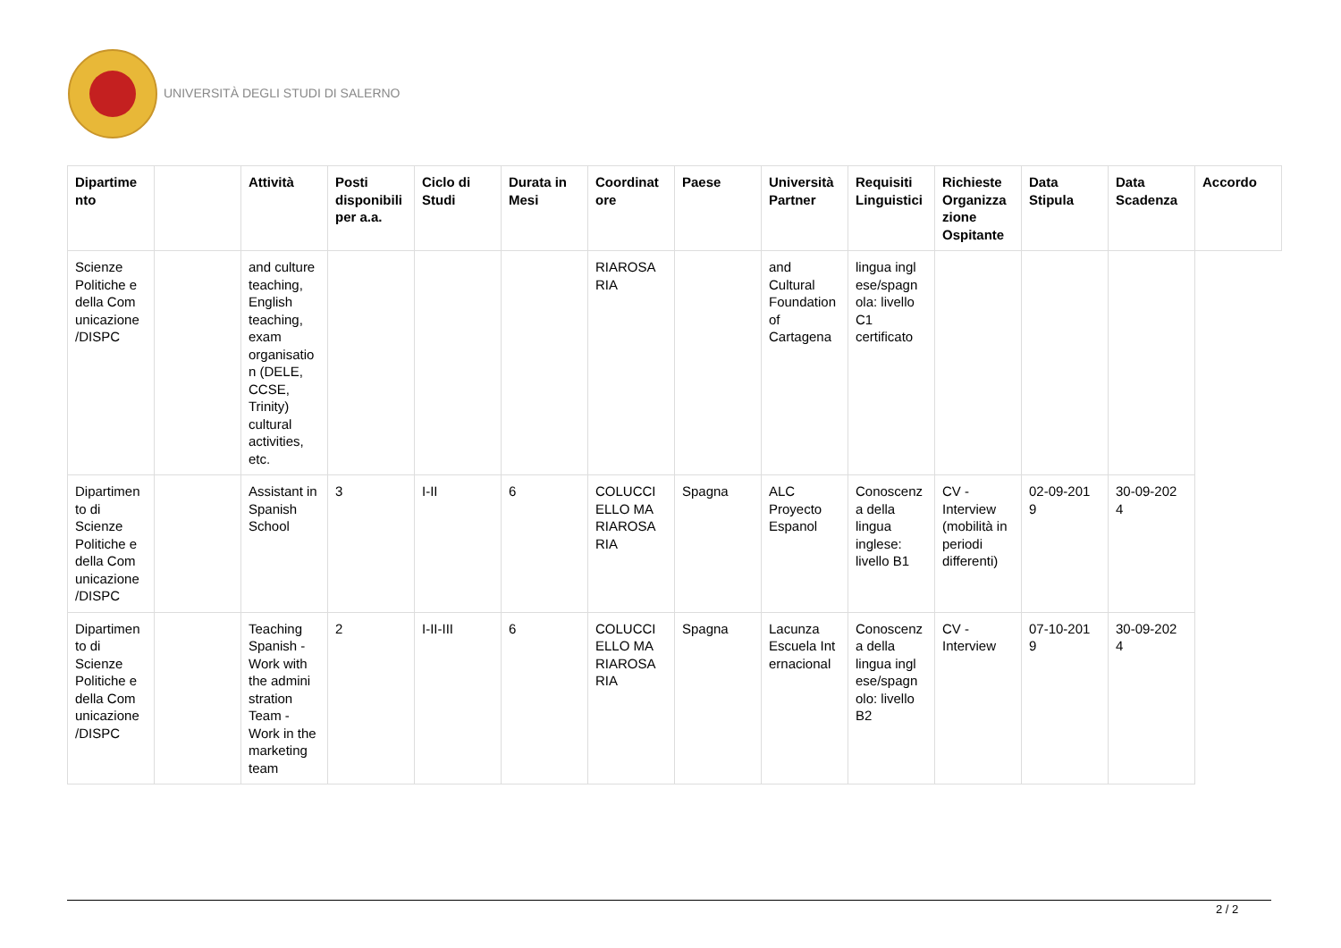UNIVERSITÀ DEGLI STUDI DI SALERNO
| Dipartime nto | | Attività | Posti disponibili per a.a. | Ciclo di Studi | Durata in Mesi | Coordinat ore | Paese | Università Partner | Requisiti Linguistici | Richieste Organizza zione Ospitante | Data Stipula | Data Scadenza | Accordo |
| --- | --- | --- | --- | --- | --- | --- | --- | --- | --- | --- | --- | --- | --- |
| Scienze Politiche e della Com unicazione /DISPC | | and culture teaching, English teaching, exam organisatio n (DELE, CCSE, Trinity) cultural activities, etc. | | | | RIAROSA RIA | | and Cultural Foundation of Cartagena | lingua ingl ese/spagn ola: livello C1 certificato | | | | |
| Dipartimen to di Scienze Politiche e della Com unicazione /DISPC | | Assistant in Spanish School | 3 | I-II | 6 | COLUCCI ELLO MA RIAROSA RIA | Spagna | ALC Proyecto Espanol | Conoscenz a della lingua inglese: livello B1 | CV - Interview (mobilità in periodi differenti) | 02-09-201 9 | 30-09-202 4 | |
| Dipartimen to di Scienze Politiche e della Com unicazione /DISPC | | Teaching Spanish - Work with the admini stration Team - Work in the marketing team | 2 | I-II-III | 6 | COLUCCI ELLO MA RIAROSA RIA | Spagna | Lacunza Escuela Int ernacional | Conoscenz a della lingua ingl ese/spagn olo: livello B2 | CV - Interview | 07-10-201 9 | 30-09-202 4 | |
2 / 2